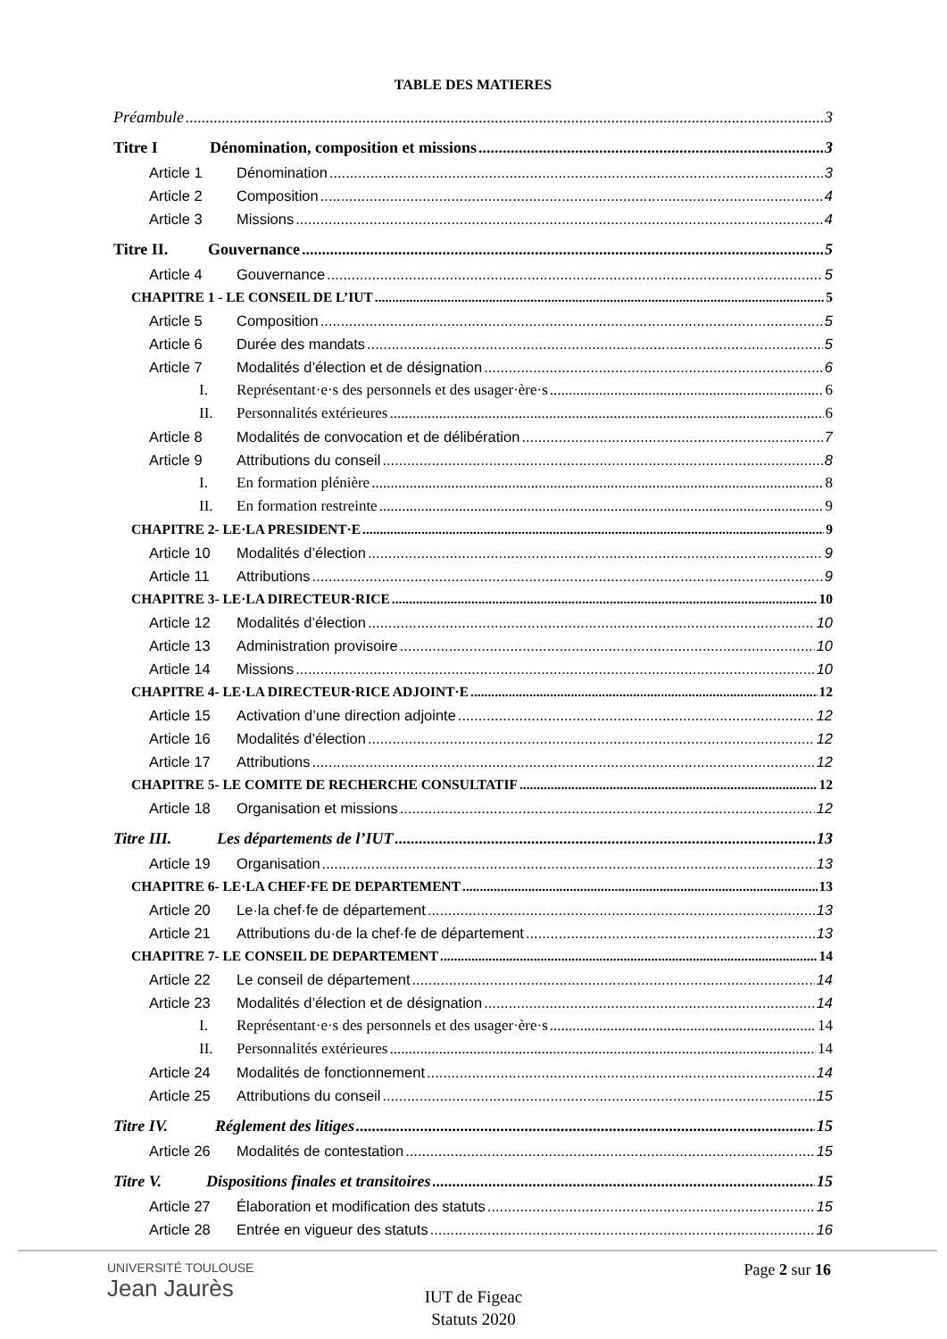TABLE DES MATIERES
Préambule 3
Titre I Dénomination, composition et missions 3
Article 1 Dénomination 3
Article 2 Composition 4
Article 3 Missions 4
Titre II. Gouvernance 5
Article 4 Gouvernance 5
CHAPITRE 1 - LE CONSEIL DE L’IUT 5
Article 5 Composition 5
Article 6 Durée des mandats 5
Article 7 Modalités d’élection et de désignation 6
I. Représentant·e·s des personnels et des usager·ère·s 6
II. Personnalités extérieures 6
Article 8 Modalités de convocation et de délibération 7
Article 9 Attributions du conseil 8
I. En formation plénière 8
II. En formation restreinte 9
CHAPITRE 2- LE·LA PRESIDENT·E 9
Article 10 Modalités d’élection 9
Article 11 Attributions 9
CHAPITRE 3- LE·LA DIRECTEUR·RICE 10
Article 12 Modalités d’élection 10
Article 13 Administration provisoire 10
Article 14 Missions 10
CHAPITRE 4- LE·LA DIRECTEUR·RICE ADJOINT·E 12
Article 15 Activation d’une direction adjointe 12
Article 16 Modalités d’élection 12
Article 17 Attributions 12
CHAPITRE 5- LE COMITE DE RECHERCHE CONSULTATIF 12
Article 18 Organisation et missions 12
Titre III. Les départements de l’IUT 13
Article 19 Organisation 13
CHAPITRE 6- LE·LA CHEF·FE DE DEPARTEMENT 13
Article 20 Le·la chef·fe de département 13
Article 21 Attributions du·de la chef·fe de département 13
CHAPITRE 7- LE CONSEIL DE DEPARTEMENT 14
Article 22 Le conseil de département 14
Article 23 Modalités d’élection et de désignation 14
I. Représentant·e·s des personnels et des usager·ère·s 14
II. Personnalités extérieures 14
Article 24 Modalités de fonctionnement 14
Article 25 Attributions du conseil 15
Titre IV. Réglement des litiges 15
Article 26 Modalités de contestation 15
Titre V. Dispositions finales et transitoires 15
Article 27 Élaboration et modification des statuts 15
Article 28 Entrée en vigueur des statuts 16
UNIVERSITÉ TOULOUSE
Jean Jaurès
Page 2 sur 16
IUT de Figeac
Statuts 2020